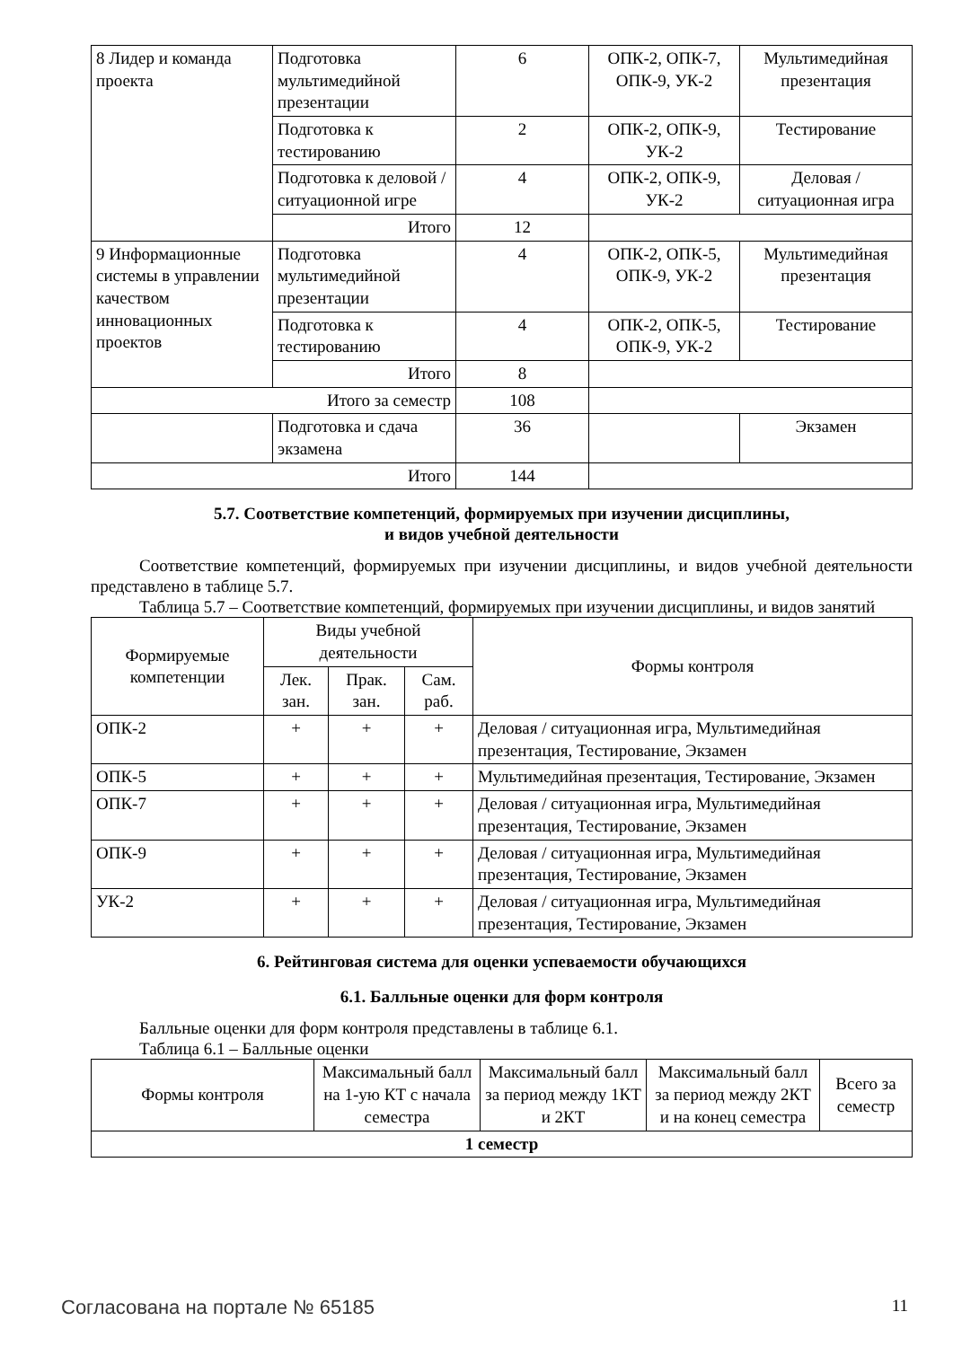| 8 Лидер и команда проекта | Подготовка мультимедийной презентации | 6 | ОПК-2, ОПК-7, ОПК-9, УК-2 | Мультимедийная презентация |
| | Подготовка к тестированию | 2 | ОПК-2, ОПК-9, УК-2 | Тестирование |
| | Подготовка к деловой / ситуационной игре | 4 | ОПК-2, ОПК-9, УК-2 | Деловая / ситуационная игра |
| | Итого | 12 | | |
| 9 Информационные системы в управлении качеством инновационных проектов | Подготовка мультимедийной презентации | 4 | ОПК-2, ОПК-5, ОПК-9, УК-2 | Мультимедийная презентация |
| | Подготовка к тестированию | 4 | ОПК-2, ОПК-5, ОПК-9, УК-2 | Тестирование |
| | Итого | 8 | | |
| Итого за семестр | | 108 | | |
| | Подготовка и сдача экзамена | 36 | | Экзамен |
| Итого | | 144 | | |
5.7. Соответствие компетенций, формируемых при изучении дисциплины,
и видов учебной деятельности
Соответствие компетенций, формируемых при изучении дисциплины, и видов учебной деятельности представлено в таблице 5.7.
Таблица 5.7 – Соответствие компетенций, формируемых при изучении дисциплины, и видов занятий
| Формируемые компетенции | Виды учебной деятельности | | | Формы контроля |
| --- | --- | --- | --- | --- |
| | Лек. зан. | Прак. зан. | Сам. раб. | |
| ОПК-2 | + | + | + | Деловая / ситуационная игра, Мультимедийная презентация, Тестирование, Экзамен |
| ОПК-5 | + | + | + | Мультимедийная презентация, Тестирование, Экзамен |
| ОПК-7 | + | + | + | Деловая / ситуационная игра, Мультимедийная презентация, Тестирование, Экзамен |
| ОПК-9 | + | + | + | Деловая / ситуационная игра, Мультимедийная презентация, Тестирование, Экзамен |
| УК-2 | + | + | + | Деловая / ситуационная игра, Мультимедийная презентация, Тестирование, Экзамен |
6. Рейтинговая система для оценки успеваемости обучающихся
6.1. Балльные оценки для форм контроля
Балльные оценки для форм контроля представлены в таблице 6.1.
Таблица 6.1 – Балльные оценки
| Формы контроля | Максимальный балл на 1-ую КТ с начала семестра | Максимальный балл за период между 1КТ и 2КТ | Максимальный балл за период между 2КТ и на конец семестра | Всего за семестр |
| --- | --- | --- | --- | --- |
| 1 семестр | | | | |
Согласована на портале № 65185 11